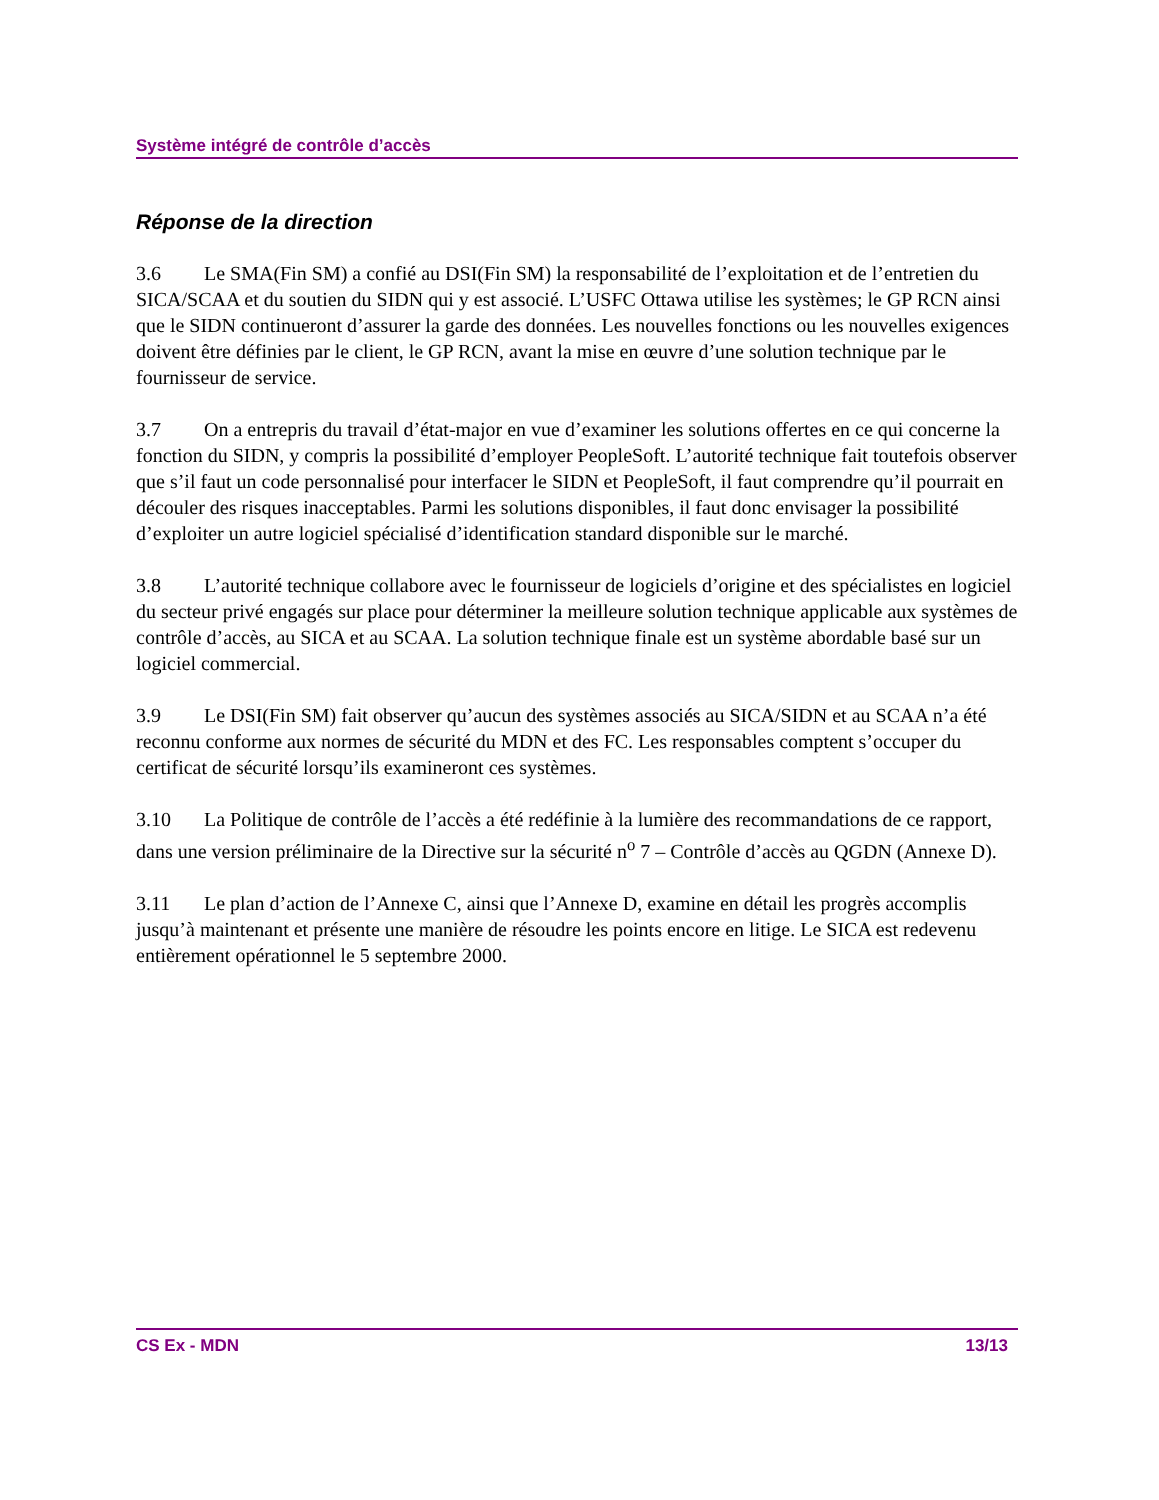Système intégré de contrôle d’accès
Réponse de la direction
3.6 Le SMA(Fin SM) a confié au DSI(Fin SM) la responsabilité de l’exploitation et de l’entretien du SICA/SCAA et du soutien du SIDN qui y est associé. L’USFC Ottawa utilise les systèmes; le GP RCN ainsi que le SIDN continueront d’assurer la garde des données. Les nouvelles fonctions ou les nouvelles exigences doivent être définies par le client, le GP RCN, avant la mise en œuvre d’une solution technique par le fournisseur de service.
3.7 On a entrepris du travail d’état-major en vue d’examiner les solutions offertes en ce qui concerne la fonction du SIDN, y compris la possibilité d’employer PeopleSoft. L’autorité technique fait toutefois observer que s’il faut un code personnalisé pour interfacer le SIDN et PeopleSoft, il faut comprendre qu’il pourrait en découler des risques inacceptables. Parmi les solutions disponibles, il faut donc envisager la possibilité d’exploiter un autre logiciel spécialisé d’identification standard disponible sur le marché.
3.8 L’autorité technique collabore avec le fournisseur de logiciels d’origine et des spécialistes en logiciel du secteur privé engagés sur place pour déterminer la meilleure solution technique applicable aux systèmes de contrôle d’accès, au SICA et au SCAA. La solution technique finale est un système abordable basé sur un logiciel commercial.
3.9 Le DSI(Fin SM) fait observer qu’aucun des systèmes associés au SICA/SIDN et au SCAA n’a été reconnu conforme aux normes de sécurité du MDN et des FC. Les responsables comptent s’occuper du certificat de sécurité lorsqu’ils examineront ces systèmes.
3.10 La Politique de contrôle de l’accès a été redéfinie à la lumière des recommandations de ce rapport, dans une version préliminaire de la Directive sur la sécurité n<sup>o</sup> 7 – Contrôle d’accès au QGDN (Annexe D).
3.11 Le plan d’action de l’Annexe C, ainsi que l’Annexe D, examine en détail les progrès accomplis jusqu’à maintenant et présente une manière de résoudre les points encore en litige. Le SICA est redevenu entièrement opérationnel le 5 septembre 2000.
CS Ex - MDN 13/13